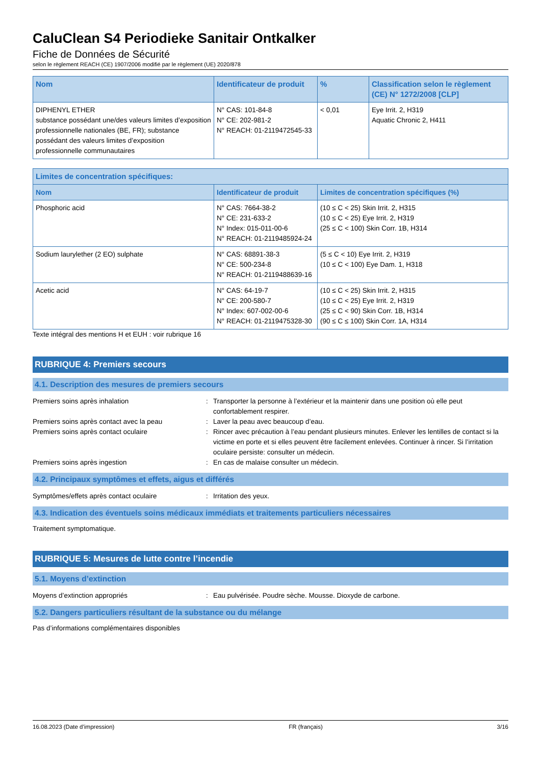CaluClean S4 Periodieke Sanitair Ontkalker
Fiche de Données de Sécurité
selon le règlement REACH (CE) 1907/2006 modifié par le règlement (UE) 2020/878
| Nom | Identificateur de produit | % | Classification selon le règlement (CE) N° 1272/2008 [CLP] |
| --- | --- | --- | --- |
| DIPHENYL ETHER substance possédant une/des valeurs limites d’exposition professionnelle nationales (BE, FR); substance possédant des valeurs limites d’exposition professionnelle communautaires | N° CAS: 101-84-8 N° CE: 202-981-2 N° REACH: 01-2119472545-33 | < 0,01 | Eye Irrit. 2, H319 Aquatic Chronic 2, H411 |
| Limites de concentration spécifiques: | | |
| --- | --- | --- |
| Nom | Identificateur de produit | Limites de concentration spécifiques (%) |
| Phosphoric acid | N° CAS: 7664-38-2 N° CE: 231-633-2 N° Index: 015-011-00-6 N° REACH: 01-2119485924-24 | (10 ≤ C < 25) Skin Irrit. 2, H315 (10 ≤ C < 25) Eye Irrit. 2, H319 (25 ≤ C < 100) Skin Corr. 1B, H314 |
| Sodium laurylether (2 EO) sulphate | N° CAS: 68891-38-3 N° CE: 500-234-8 N° REACH: 01-2119488639-16 | (5 ≤ C < 10) Eye Irrit. 2, H319 (10 ≤ C < 100) Eye Dam. 1, H318 |
| Acetic acid | N° CAS: 64-19-7 N° CE: 200-580-7 N° Index: 607-002-00-6 N° REACH: 01-2119475328-30 | (10 ≤ C < 25) Skin Irrit. 2, H315 (10 ≤ C < 25) Eye Irrit. 2, H319 (25 ≤ C < 90) Skin Corr. 1B, H314 (90 ≤ C ≤ 100) Skin Corr. 1A, H314 |
Texte intégral des mentions H et EUH : voir rubrique 16
RUBRIQUE 4: Premiers secours
4.1. Description des mesures de premiers secours
Premiers soins après inhalation : Transporter la personne à l’extérieur et la maintenir dans une position où elle peut confortablement respirer.
Premiers soins après contact avec la peau : Laver la peau avec beaucoup d’eau.
Premiers soins après contact oculaire : Rincer avec précaution à l’eau pendant plusieurs minutes. Enlever les lentilles de contact si la victime en porte et si elles peuvent être facilement enlevées. Continuer à rincer. Si l’irritation oculaire persiste: consulter un médecin.
Premiers soins après ingestion : En cas de malaise consulter un médecin.
4.2. Principaux symptômes et effets, aigus et différés
Symptômes/effets après contact oculaire : Irritation des yeux.
4.3. Indication des éventuels soins médicaux immédiats et traitements particuliers nécessaires
Traitement symptomatique.
RUBRIQUE 5: Mesures de lutte contre l’incendie
5.1. Moyens d’extinction
Moyens d’extinction appropriés : Eau pulvérisée. Poudre sèche. Mousse. Dioxyde de carbone.
5.2. Dangers particuliers résultant de la substance ou du mélange
Pas d’informations complémentaires disponibles
16.08.2023 (Date d’impression) FR (français) 3/16